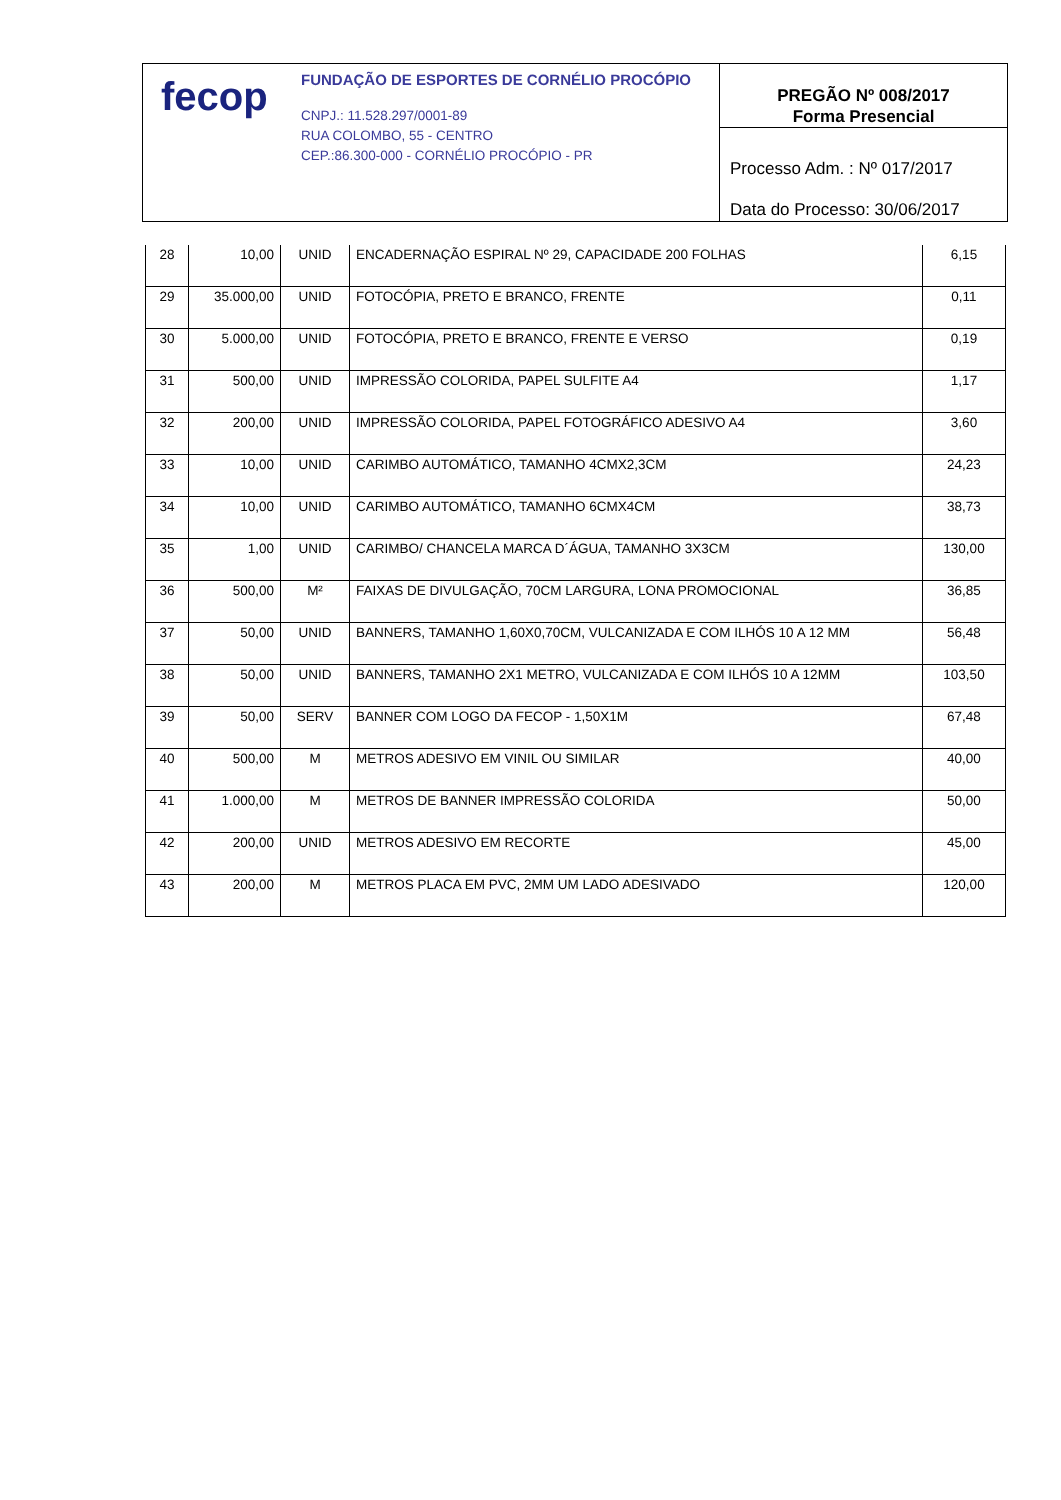fecop
FUNDAÇÃO DE ESPORTES DE CORNÉLIO PROCÓPIO
CNPJ.: 11.528.297/0001-89
RUA COLOMBO, 55 - CENTRO
CEP.:86.300-000 - CORNÉLIO PROCÓPIO - PR
PREGÃO Nº 008/2017
Forma Presencial
Processo Adm. : Nº 017/2017
Data do Processo: 30/06/2017
| 28 | 10,00 | UNID | ENCADERNAÇÃO ESPIRAL Nº 29, CAPACIDADE 200 FOLHAS | 6,15 |
| 29 | 35.000,00 | UNID | FOTOCÓPIA, PRETO E BRANCO, FRENTE | 0,11 |
| 30 | 5.000,00 | UNID | FOTOCÓPIA, PRETO E BRANCO, FRENTE E VERSO | 0,19 |
| 31 | 500,00 | UNID | IMPRESSÃO COLORIDA, PAPEL SULFITE A4 | 1,17 |
| 32 | 200,00 | UNID | IMPRESSÃO COLORIDA, PAPEL FOTOGRÁFICO ADESIVO A4 | 3,60 |
| 33 | 10,00 | UNID | CARIMBO AUTOMÁTICO, TAMANHO 4CMX2,3CM | 24,23 |
| 34 | 10,00 | UNID | CARIMBO AUTOMÁTICO, TAMANHO 6CMX4CM | 38,73 |
| 35 | 1,00 | UNID | CARIMBO/ CHANCELA MARCA D´ÁGUA, TAMANHO 3X3CM | 130,00 |
| 36 | 500,00 | M² | FAIXAS DE DIVULGAÇÃO, 70CM LARGURA, LONA PROMOCIONAL | 36,85 |
| 37 | 50,00 | UNID | BANNERS, TAMANHO 1,60X0,70CM, VULCANIZADA E COM ILHÓS 10 A 12 MM | 56,48 |
| 38 | 50,00 | UNID | BANNERS, TAMANHO 2X1 METRO, VULCANIZADA E COM ILHÓS 10 A 12MM | 103,50 |
| 39 | 50,00 | SERV | BANNER COM LOGO DA FECOP - 1,50X1M | 67,48 |
| 40 | 500,00 | M | METROS ADESIVO EM VINIL OU SIMILAR | 40,00 |
| 41 | 1.000,00 | M | METROS DE BANNER IMPRESSÃO COLORIDA | 50,00 |
| 42 | 200,00 | UNID | METROS ADESIVO EM RECORTE | 45,00 |
| 43 | 200,00 | M | METROS PLACA EM PVC, 2MM UM LADO ADESIVADO | 120,00 |